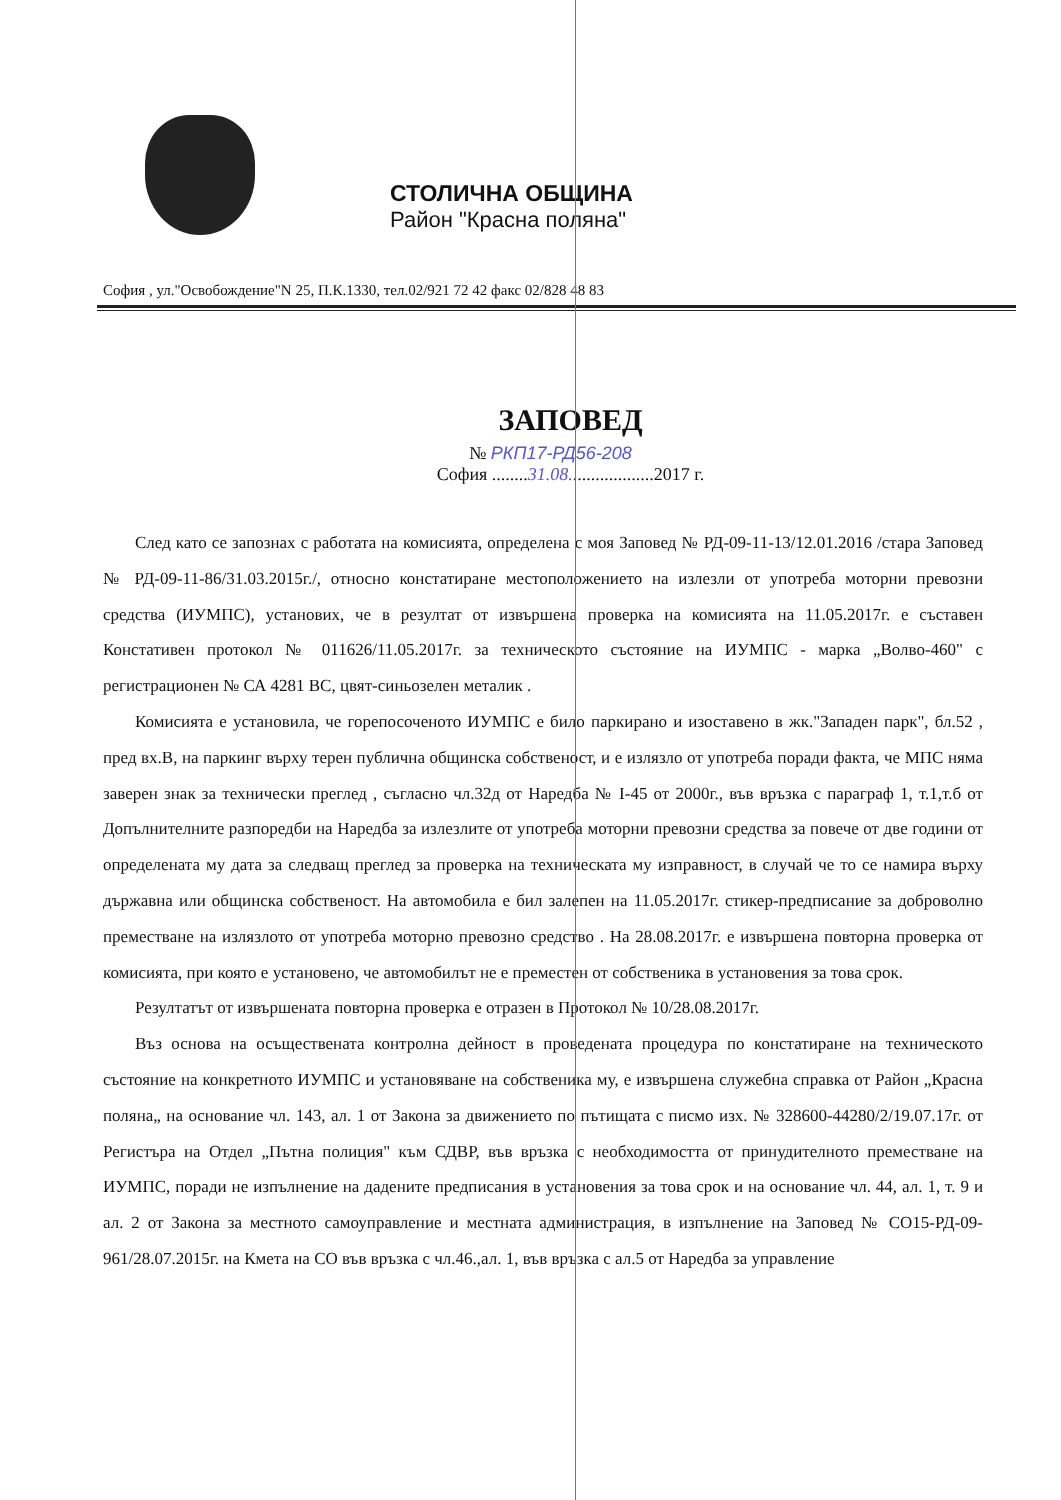СТОЛИЧНА ОБЩИНА
Район "Красна поляна"
София , ул."Освобождение"N 25, П.К.1330, тел.02/921 72 42 факс 02/828 48 83
ЗАПОВЕД
№ РКП17-РД56-208
София ........31.08...................2017 г.
След като се запознах с работата на комисията, определена с моя Заповед № РД-09-11-13/12.01.2016 /стара Заповед № РД-09-11-86/31.03.2015г./, относно констатиране местоположението на излезли от употреба моторни превозни средства (ИУМПС), установих, че в резултат от извършена проверка на комисията на 11.05.2017г. е съставен Констативен протокол № 011626/11.05.2017г. за техническото състояние на ИУМПС - марка „Волво-460" с регистрационен № СА 4281 ВС, цвят-синьозелен металик .
Комисията е установила, че горепосоченото ИУМПС е било паркирано и изоставено в жк."Западен парк", бл.52 , пред вх.В, на паркинг върху терен публична общинска собственост, и е излязло от употреба поради факта, че МПС няма заверен знак за технически преглед , съгласно чл.32д от Наредба № I-45 от 2000г., във връзка с параграф 1, т.1,т.б от Допълнителните разпоредби на Наредба за излезлите от употреба моторни превозни средства за повече от две години от определената му дата за следващ преглед за проверка на техническата му изправност, в случай че то се намира върху държавна или общинска собственост. На автомобила е бил залепен на 11.05.2017г. стикер-предписание за доброволно преместване на излязлото от употреба моторно превозно средство . На 28.08.2017г. е извършена повторна проверка от комисията, при която е установено, че автомобилът не е преместен от собственика в установения за това срок.
Резултатът от извършената повторна проверка е отразен в Протокол № 10/28.08.2017г.
Въз основа на осъществената контролна дейност в проведената процедура по констатиране на техническото състояние на конкретното ИУМПС и установяване на собственика му, е извършена служебна справка от Район „Красна поляна„ на основание чл. 143, ал. 1 от Закона за движението по пътищата с писмо изх. № 328600-44280/2/19.07.17г. от Регистъра на Отдел „Пътна полиция" към СДВР, във връзка с необходимостта от принудителното преместване на ИУМПС, поради не изпълнение на дадените предписания в установения за това срок и на основание чл. 44, ал. 1, т. 9 и ал. 2 от Закона за местното самоуправление и местната администрация, в изпълнение на Заповед № СО15-РД-09-961/28.07.2015г. на Кмета на СО във връзка с чл.46.,ал. 1, във връзка с ал.5 от Наредба за управление